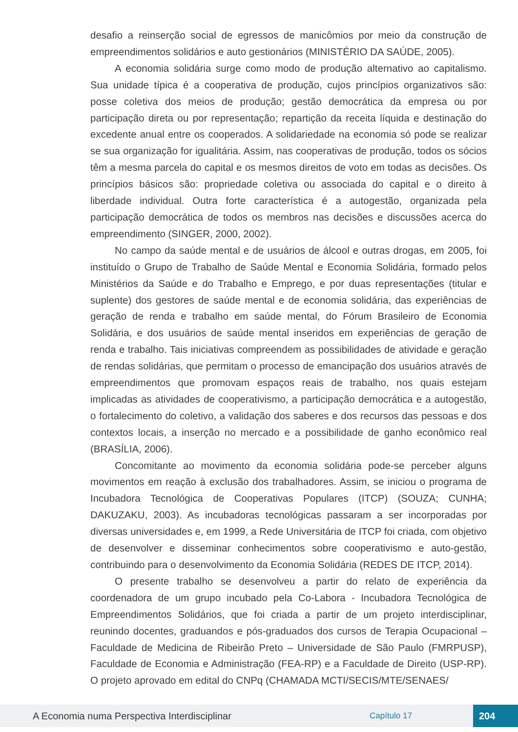desafio a reinserção social de egressos de manicômios por meio da construção de empreendimentos solidários e auto gestionários (MINISTÉRIO DA SAÚDE, 2005).
A economia solidária surge como modo de produção alternativo ao capitalismo. Sua unidade típica é a cooperativa de produção, cujos princípios organizativos são: posse coletiva dos meios de produção; gestão democrática da empresa ou por participação direta ou por representação; repartição da receita líquida e destinação do excedente anual entre os cooperados. A solidariedade na economia só pode se realizar se sua organização for igualitária. Assim, nas cooperativas de produção, todos os sócios têm a mesma parcela do capital e os mesmos direitos de voto em todas as decisões. Os princípios básicos são: propriedade coletiva ou associada do capital e o direito à liberdade individual. Outra forte característica é a autogestão, organizada pela participação democrática de todos os membros nas decisões e discussões acerca do empreendimento (SINGER, 2000, 2002).
No campo da saúde mental e de usuários de álcool e outras drogas, em 2005, foi instituído o Grupo de Trabalho de Saúde Mental e Economia Solidária, formado pelos Ministérios da Saúde e do Trabalho e Emprego, e por duas representações (titular e suplente) dos gestores de saúde mental e de economia solidária, das experiências de geração de renda e trabalho em saúde mental, do Fórum Brasileiro de Economia Solidária, e dos usuários de saúde mental inseridos em experiências de geração de renda e trabalho. Tais iniciativas compreendem as possibilidades de atividade e geração de rendas solidárias, que permitam o processo de emancipação dos usuários através de empreendimentos que promovam espaços reais de trabalho, nos quais estejam implicadas as atividades de cooperativismo, a participação democrática e a autogestão, o fortalecimento do coletivo, a validação dos saberes e dos recursos das pessoas e dos contextos locais, a inserção no mercado e a possibilidade de ganho econômico real (BRASÍLIA, 2006).
Concomitante ao movimento da economia solidária pode-se perceber alguns movimentos em reação à exclusão dos trabalhadores. Assim, se iniciou o programa de Incubadora Tecnológica de Cooperativas Populares (ITCP) (SOUZA; CUNHA; DAKUZAKU, 2003). As incubadoras tecnológicas passaram a ser incorporadas por diversas universidades e, em 1999, a Rede Universitária de ITCP foi criada, com objetivo de desenvolver e disseminar conhecimentos sobre cooperativismo e auto-gestão, contribuindo para o desenvolvimento da Economia Solidária (REDES DE ITCP, 2014).
O presente trabalho se desenvolveu a partir do relato de experiência da coordenadora de um grupo incubado pela Co-Labora - Incubadora Tecnológica de Empreendimentos Solidários, que foi criada a partir de um projeto interdisciplinar, reunindo docentes, graduandos e pós-graduados dos cursos de Terapia Ocupacional – Faculdade de Medicina de Ribeirão Preto – Universidade de São Paulo (FMRPUSP), Faculdade de Economia e Administração (FEA-RP) e a Faculdade de Direito (USP-RP). O projeto aprovado em edital do CNPq (CHAMADA MCTI/SECIS/MTE/SENAES/
A Economia numa Perspectiva Interdisciplinar
Capítulo 17
204